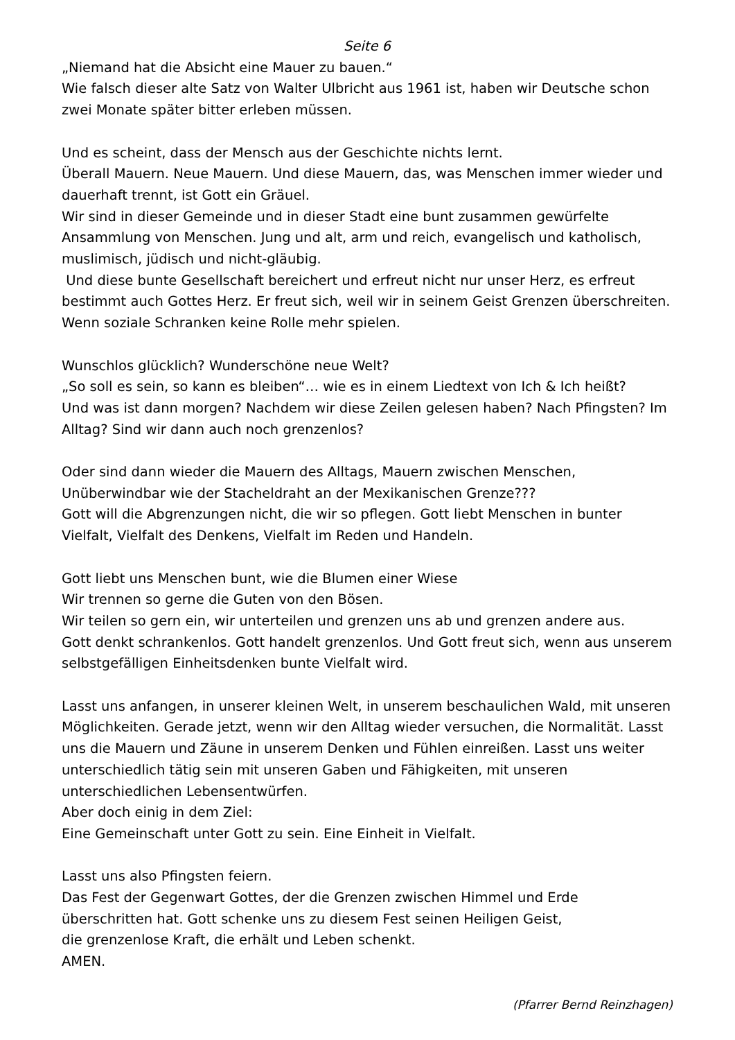Seite 6
„Niemand hat die Absicht eine Mauer zu bauen.“
Wie falsch dieser alte Satz von Walter Ulbricht aus 1961 ist, haben wir Deutsche schon zwei Monate später bitter erleben müssen.
Und es scheint, dass der Mensch aus der Geschichte nichts lernt.
Überall Mauern. Neue Mauern. Und diese Mauern, das, was Menschen immer wieder und dauerhaft trennt, ist Gott ein Gräuel.
Wir sind in dieser Gemeinde und in dieser Stadt eine bunt zusammen gewürfelte Ansammlung von Menschen. Jung und alt, arm und reich, evangelisch und katholisch, muslimisch, jüdisch und nicht-gläubig.
Und diese bunte Gesellschaft bereichert und erfreut nicht nur unser Herz, es erfreut bestimmt auch Gottes Herz. Er freut sich, weil wir in seinem Geist Grenzen überschreiten. Wenn soziale Schranken keine Rolle mehr spielen.
Wunschlos glücklich? Wunderschöne neue Welt?
„So soll es sein, so kann es bleiben“… wie es in einem Liedtext von Ich & Ich heißt?
Und was ist dann morgen? Nachdem wir diese Zeilen gelesen haben? Nach Pfingsten? Im Alltag? Sind wir dann auch noch grenzenlos?
Oder sind dann wieder die Mauern des Alltags, Mauern zwischen Menschen, Unüberwindbar wie der Stacheldraht an der Mexikanischen Grenze???
Gott will die Abgrenzungen nicht, die wir so pflegen. Gott liebt Menschen in bunter Vielfalt, Vielfalt des Denkens, Vielfalt im Reden und Handeln.
Gott liebt uns Menschen bunt, wie die Blumen einer Wiese
Wir trennen so gerne die Guten von den Bösen.
Wir teilen so gern ein, wir unterteilen und grenzen uns ab und grenzen andere aus.
Gott denkt schrankenlos. Gott handelt grenzenlos. Und Gott freut sich, wenn aus unserem selbstgefälligen Einheitsdenken bunte Vielfalt wird.
Lasst uns anfangen, in unserer kleinen Welt, in unserem beschaulichen Wald, mit unseren Möglichkeiten. Gerade jetzt, wenn wir den Alltag wieder versuchen, die Normalität. Lasst uns die Mauern und Zäune in unserem Denken und Fühlen einreißen. Lasst uns weiter unterschiedlich tätig sein mit unseren Gaben und Fähigkeiten, mit unseren unterschiedlichen Lebensentwürfen.
Aber doch einig in dem Ziel:
Eine Gemeinschaft unter Gott zu sein. Eine Einheit in Vielfalt.
Lasst uns also Pfingsten feiern.
Das Fest der Gegenwart Gottes, der die Grenzen zwischen Himmel und Erde überschritten hat. Gott schenke uns zu diesem Fest seinen Heiligen Geist,
die grenzenlose Kraft, die erhält und Leben schenkt.
AMEN.
(Pfarrer Bernd Reinzhagen)